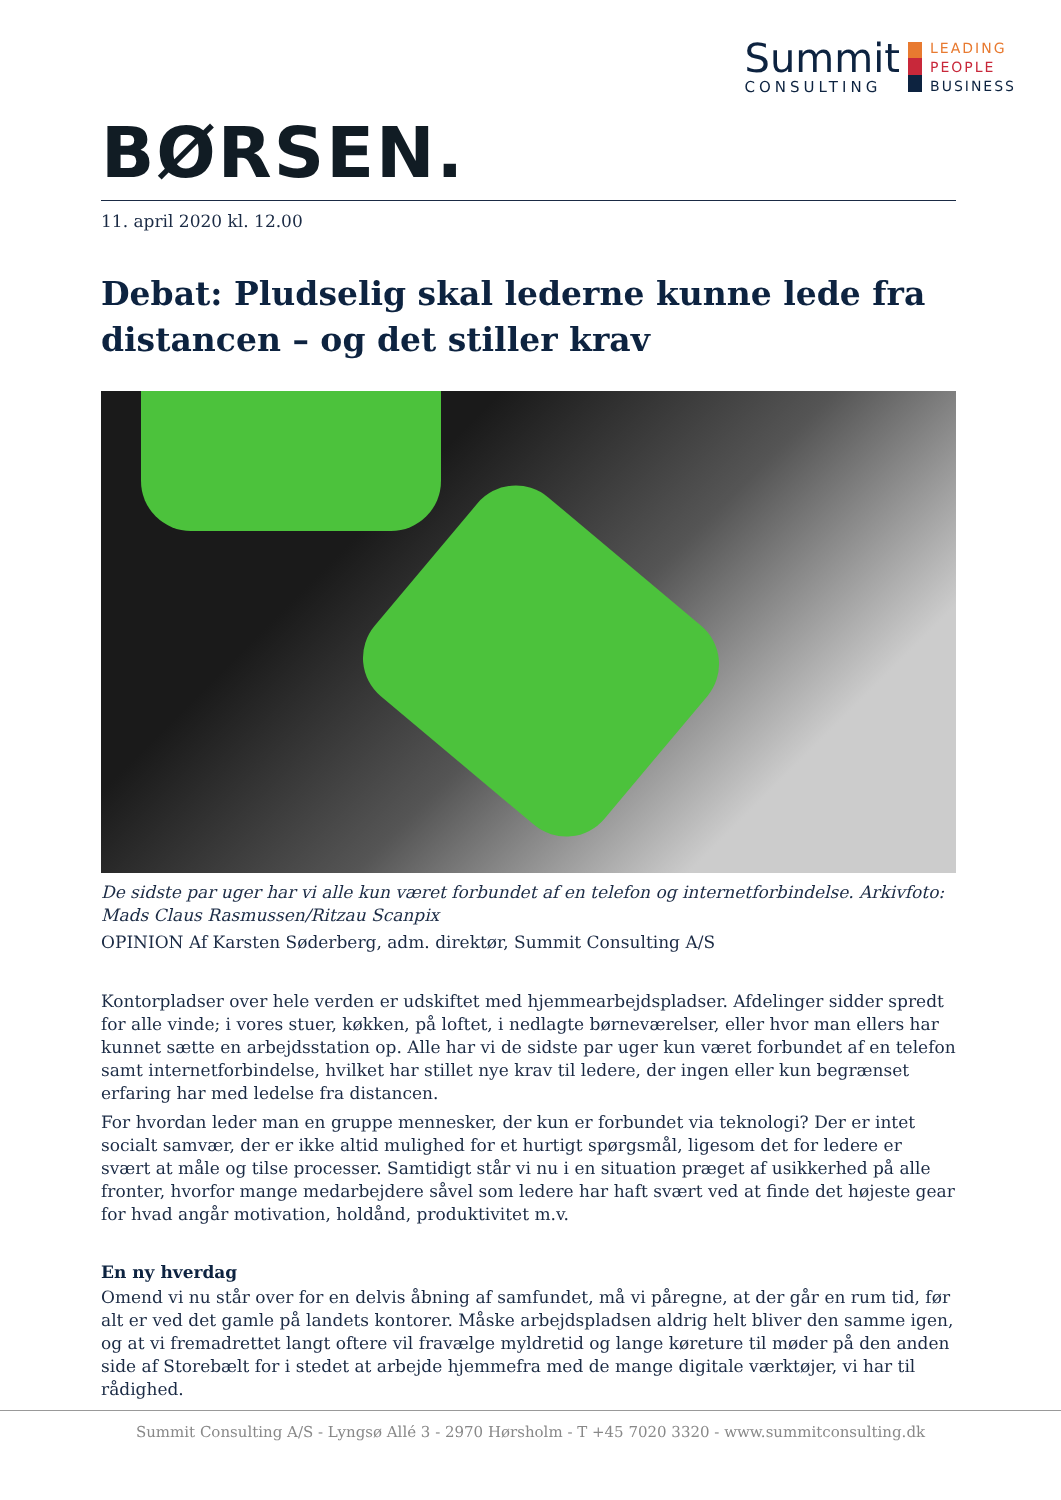Summit
CONSULTING
LEADING
PEOPLE
BUSINESS
BØRSEN.
11. april 2020 kl. 12.00
Debat: Pludselig skal lederne kunne lede fra distancen – og det stiller krav
De sidste par uger har vi alle kun været forbundet af en telefon og internetforbindelse. Arkivfoto: Mads Claus Rasmussen/Ritzau Scanpix
OPINION Af Karsten Søderberg, adm. direktør, Summit Consulting A/S
Kontorpladser over hele verden er udskiftet med hjemmearbejdspladser. Afdelinger sidder spredt for alle vinde; i vores stuer, køkken, på loftet, i nedlagte børneværelser, eller hvor man ellers har kunnet sætte en arbejdsstation op. Alle har vi de sidste par uger kun været forbundet af en telefon samt internetforbindelse, hvilket har stillet nye krav til ledere, der ingen eller kun begrænset erfaring har med ledelse fra distancen.
For hvordan leder man en gruppe mennesker, der kun er forbundet via teknologi? Der er intet socialt samvær, der er ikke altid mulighed for et hurtigt spørgsmål, ligesom det for ledere er svært at måle og tilse processer. Samtidigt står vi nu i en situation præget af usikkerhed på alle fronter, hvorfor mange medarbejdere såvel som ledere har haft svært ved at finde det højeste gear for hvad angår motivation, holdånd, produktivitet m.v.
En ny hverdag
Omend vi nu står over for en delvis åbning af samfundet, må vi påregne, at der går en rum tid, før alt er ved det gamle på landets kontorer. Måske arbejdspladsen aldrig helt bliver den samme igen, og at vi fremadrettet langt oftere vil fravælge myldretid og lange køreture til møder på den anden side af Storebælt for i stedet at arbejde hjemmefra med de mange digitale værktøjer, vi har til rådighed.
Summit Consulting A/S - Lyngsø Allé 3 - 2970 Hørsholm - T +45 7020 3320 - www.summitconsulting.dk